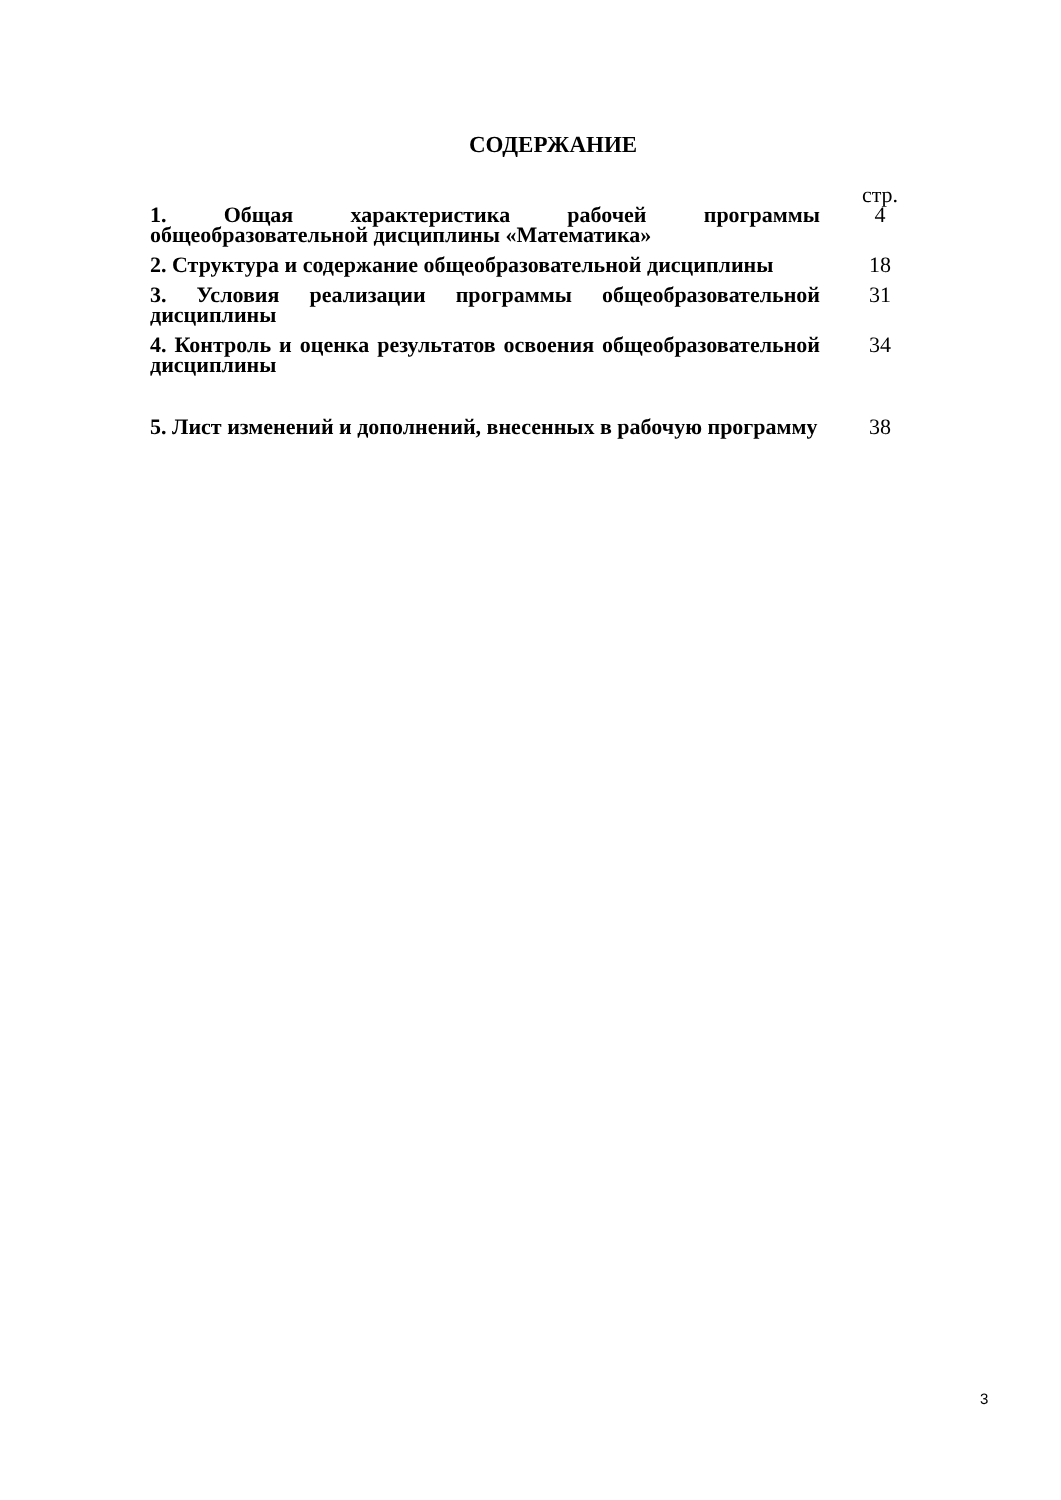СОДЕРЖАНИЕ
| | стр. |
| 1. Общая характеристика рабочей программы общеобразовательной дисциплины «Математика» | 4 |
| 2. Структура и содержание общеобразовательной дисциплины | 18 |
| 3. Условия реализации программы общеобразовательной дисциплины | 31 |
| 4. Контроль и оценка результатов освоения общеобразовательной дисциплины | 34 |
| 5. Лист изменений и дополнений, внесенных в рабочую программу | 38 |
3